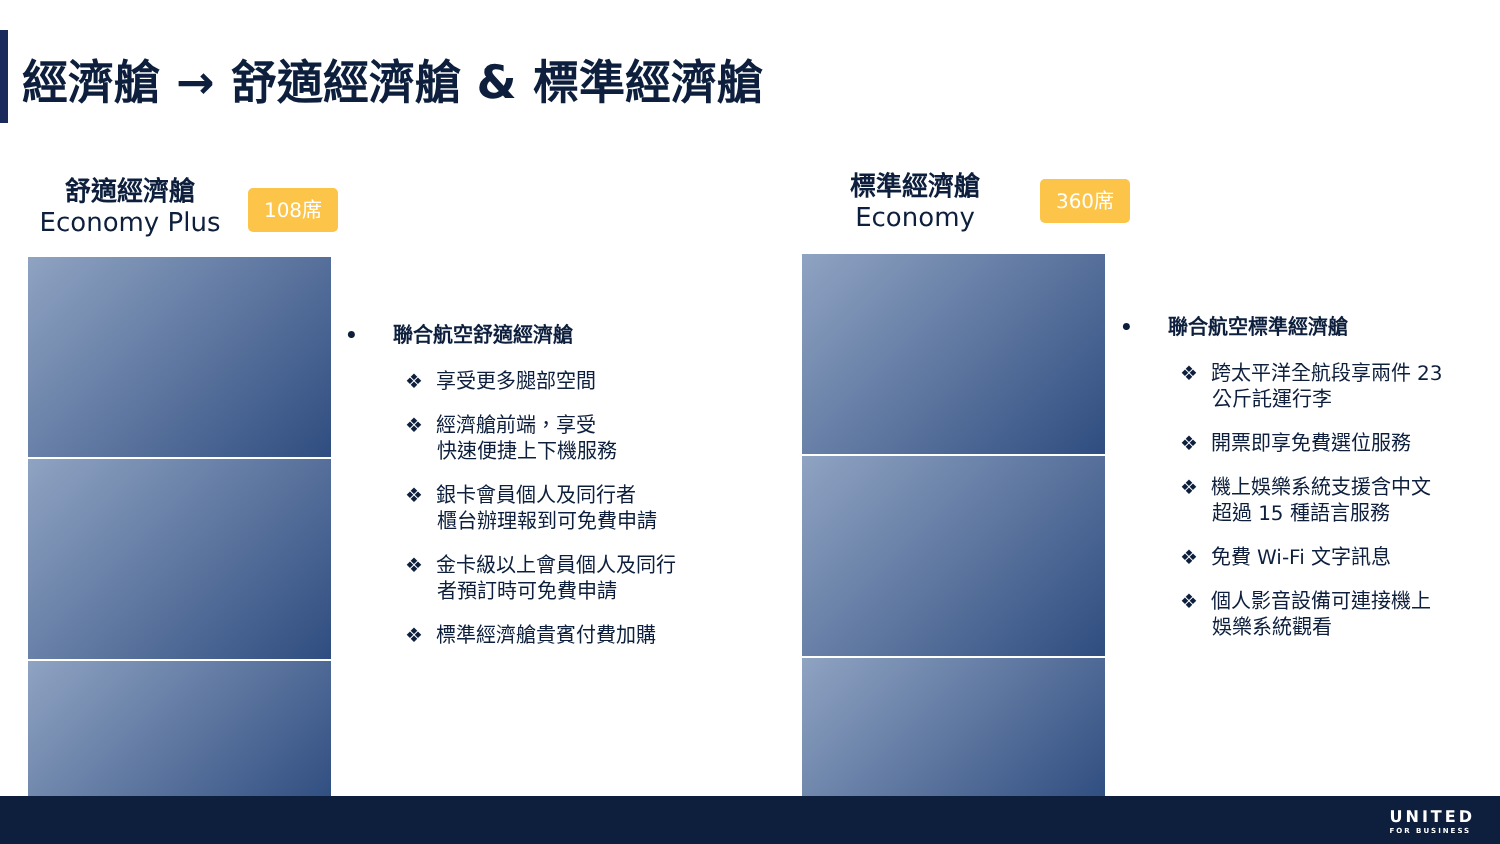經濟艙 → 舒適經濟艙 & 標準經濟艙
舒適經濟艙
Economy Plus
108席
標準經濟艙
Economy
360席
• 聯合航空舒適經濟艙
❖ 享受更多腿部空間
❖ 經濟艙前端，享受
快速便捷上下機服務
❖ 銀卡會員個人及同行者
櫃台辦理報到可免費申請
❖ 金卡級以上會員個人及同行
者預訂時可免費申請
❖ 標準經濟艙貴賓付費加購
• 聯合航空標準經濟艙
❖ 跨太平洋全航段享兩件 23
公斤託運行李
❖ 開票即享免費選位服務
❖ 機上娛樂系統支援含中文
超過 15 種語言服務
❖ 免費 Wi-Fi 文字訊息
❖ 個人影音設備可連接機上
娛樂系統觀看
UNITED
FOR BUSINESS